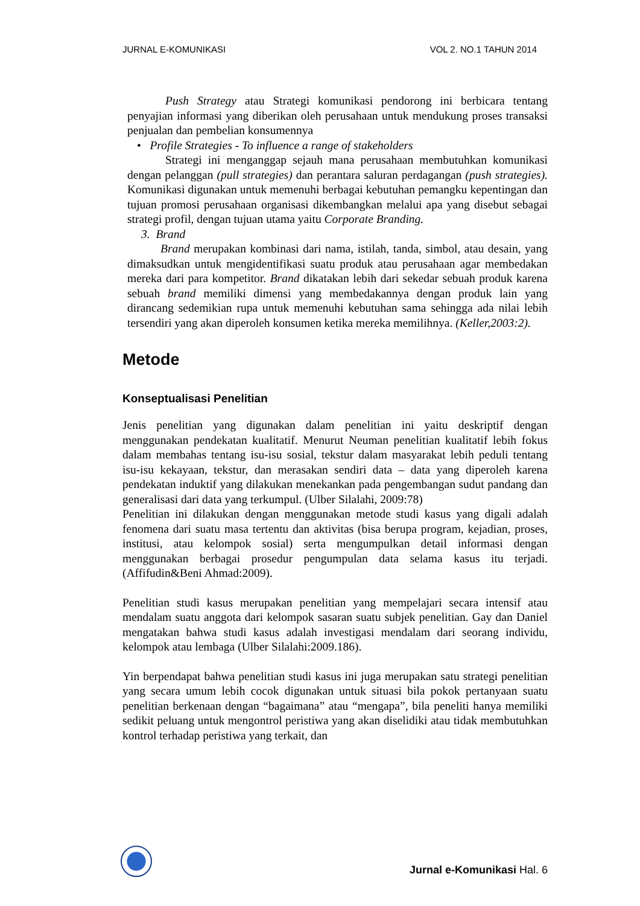JURNAL E-KOMUNIKASI VOL 2. NO.1 TAHUN 2014
Push Strategy atau Strategi komunikasi pendorong ini berbicara tentang penyajian informasi yang diberikan oleh perusahaan untuk mendukung proses transaksi penjualan dan pembelian konsumennya
• Profile Strategies - To influence a range of stakeholders
Strategi ini menganggap sejauh mana perusahaan membutuhkan komunikasi dengan pelanggan (pull strategies) dan perantara saluran perdagangan (push strategies). Komunikasi digunakan untuk memenuhi berbagai kebutuhan pemangku kepentingan dan tujuan promosi perusahaan organisasi dikembangkan melalui apa yang disebut sebagai strategi profil, dengan tujuan utama yaitu Corporate Branding.
3. Brand
Brand merupakan kombinasi dari nama, istilah, tanda, simbol, atau desain, yang dimaksudkan untuk mengidentifikasi suatu produk atau perusahaan agar membedakan mereka dari para kompetitor. Brand dikatakan lebih dari sekedar sebuah produk karena sebuah brand memiliki dimensi yang membedakannya dengan produk lain yang dirancang sedemikian rupa untuk memenuhi kebutuhan sama sehingga ada nilai lebih tersendiri yang akan diperoleh konsumen ketika mereka memilihnya. (Keller,2003:2).
Metode
Konseptualisasi Penelitian
Jenis penelitian yang digunakan dalam penelitian ini yaitu deskriptif dengan menggunakan pendekatan kualitatif. Menurut Neuman penelitian kualitatif lebih fokus dalam membahas tentang isu-isu sosial, tekstur dalam masyarakat lebih peduli tentang isu-isu kekayaan, tekstur, dan merasakan sendiri data – data yang diperoleh karena pendekatan induktif yang dilakukan menekankan pada pengembangan sudut pandang dan generalisasi dari data yang terkumpul. (Ulber Silalahi, 2009:78)
Penelitian ini dilakukan dengan menggunakan metode studi kasus yang digali adalah fenomena dari suatu masa tertentu dan aktivitas (bisa berupa program, kejadian, proses, institusi, atau kelompok sosial) serta mengumpulkan detail informasi dengan menggunakan berbagai prosedur pengumpulan data selama kasus itu terjadi. (Affifudin&Beni Ahmad:2009).
Penelitian studi kasus merupakan penelitian yang mempelajari secara intensif atau mendalam suatu anggota dari kelompok sasaran suatu subjek penelitian. Gay dan Daniel mengatakan bahwa studi kasus adalah investigasi mendalam dari seorang individu, kelompok atau lembaga (Ulber Silalahi:2009.186).
Yin berpendapat bahwa penelitian studi kasus ini juga merupakan satu strategi penelitian yang secara umum lebih cocok digunakan untuk situasi bila pokok pertanyaan suatu penelitian berkenaan dengan “bagaimana” atau “mengapa”, bila peneliti hanya memiliki sedikit peluang untuk mengontrol peristiwa yang akan diselidiki atau tidak membutuhkan kontrol terhadap peristiwa yang terkait, dan
Jurnal e-Komunikasi Hal. 6